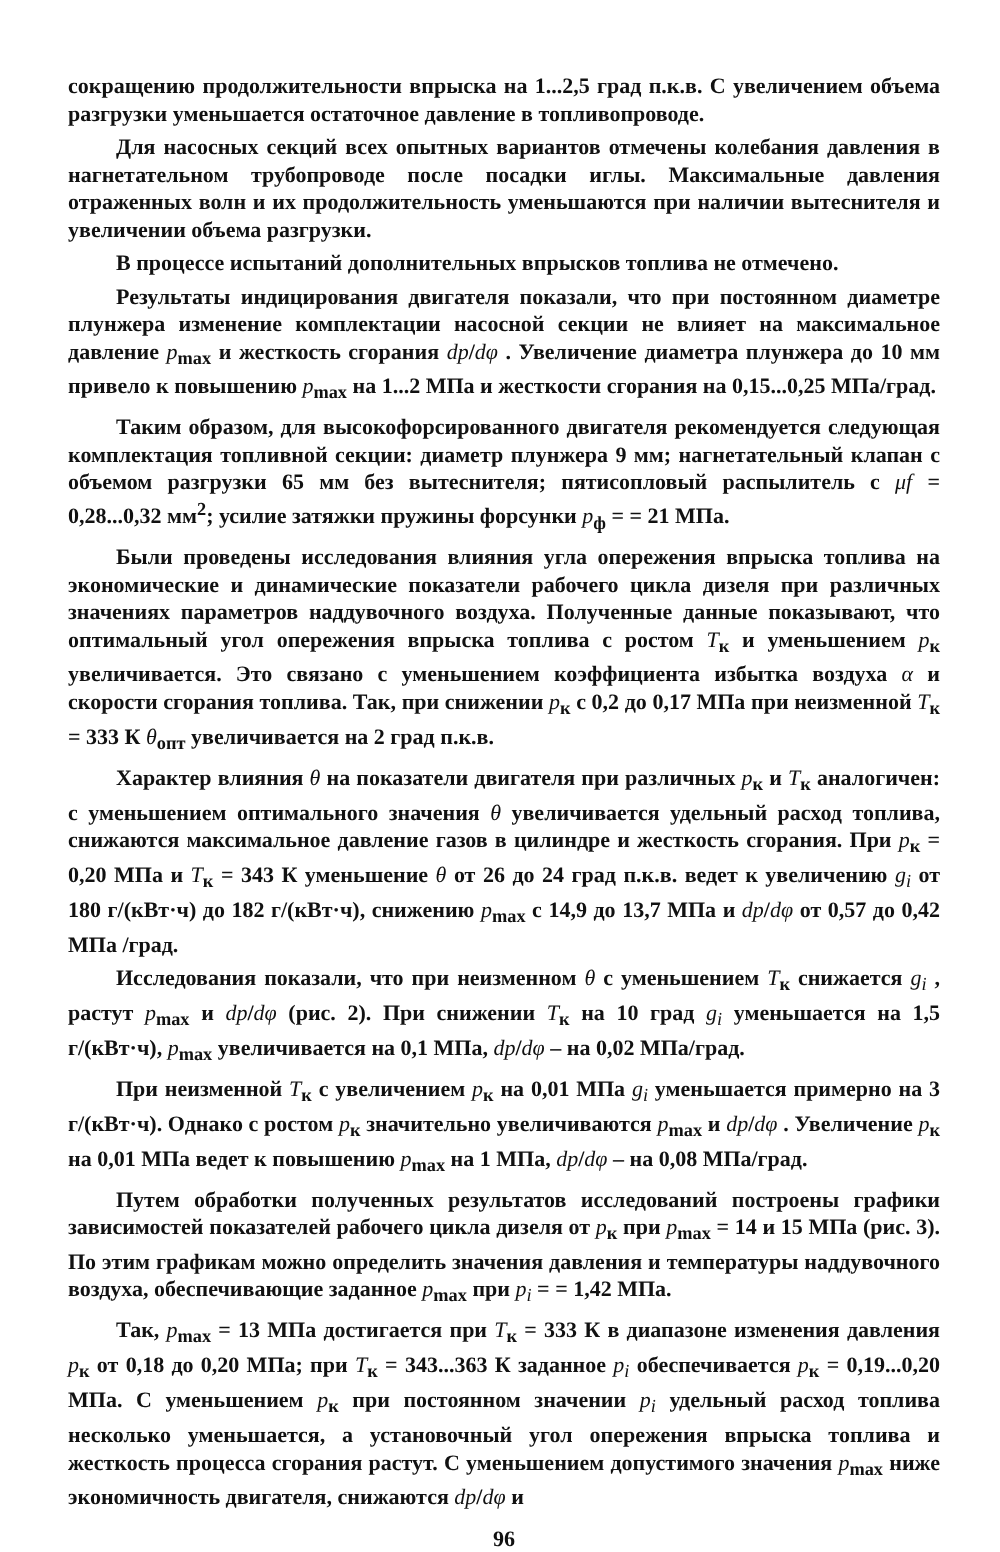сокращению продолжительности впрыска на 1...2,5 град п.к.в. С увеличением объема разгрузки уменьшается остаточное давление в топливопроводе.
Для насосных секций всех опытных вариантов отмечены колебания давления в нагнетательном трубопроводе после посадки иглы. Максимальные давления отраженных волн и их продолжительность уменьшаются при наличии вытеснителя и увеличении объема разгрузки.
В процессе испытаний дополнительных впрысков топлива не отмечено.
Результаты индицирования двигателя показали, что при постоянном диаметре плунжера изменение комплектации насосной секции не влияет на максимальное давление p<sub>max</sub> и жесткость сгорания dp/dφ . Увеличение диаметра плунжера до 10 мм привело к повышению p<sub>max</sub> на 1...2 МПа и жесткости сгорания на 0,15...0,25 МПа/град.
Таким образом, для высокофорсированного двигателя рекомендуется следующая комплектация топливной секции: диаметр плунжера 9 мм; нагнетательный клапан с объемом разгрузки 65 мм без вытеснителя; пятисопловый распылитель с μf = 0,28...0,32 мм<sup>2</sup>; усилие затяжки пружины форсунки p<sub>ф</sub> = = 21 МПа.
Были проведены исследования влияния угла опережения впрыска топлива на экономические и динамические показатели рабочего цикла дизеля при различных значениях параметров наддувочного воздуха. Полученные данные показывают, что оптимальный угол опережения впрыска топлива с ростом T<sub>к</sub> и уменьшением p<sub>к</sub> увеличивается. Это связано с уменьшением коэффициента избытка воздуха α и скорости сгорания топлива. Так, при снижении p<sub>к</sub> с 0,2 до 0,17 МПа при неизменной T<sub>к</sub> = 333 К θ<sub>опт</sub> увеличивается на 2 град п.к.в.
Характер влияния θ на показатели двигателя при различных p<sub>к</sub> и T<sub>к</sub> аналогичен: с уменьшением оптимального значения θ увеличивается удельный расход топлива, снижаются максимальное давление газов в цилиндре и жесткость сгорания. При p<sub>к</sub> = 0,20 МПа и T<sub>к</sub> = 343 К уменьшение θ от 26 до 24 град п.к.в. ведет к увеличению g<sub>i</sub> от 180 г/(кВт·ч) до 182 г/(кВт·ч), снижению p<sub>max</sub> с 14,9 до 13,7 МПа и dp/dφ от 0,57 до 0,42 МПа /град.
Исследования показали, что при неизменном θ с уменьшением T<sub>к</sub> снижается g<sub>i</sub> , растут p<sub>max</sub> и dp/dφ (рис. 2). При снижении T<sub>к</sub> на 10 град g<sub>i</sub> уменьшается на 1,5 г/(кВт·ч), p<sub>max</sub> увеличивается на 0,1 МПа, dp/dφ – на 0,02 МПа/град.
При неизменной T<sub>к</sub> с увеличением p<sub>к</sub> на 0,01 МПа g<sub>i</sub> уменьшается примерно на 3 г/(кВт·ч). Однако с ростом p<sub>к</sub> значительно увеличиваются p<sub>max</sub> и dp/dφ . Увеличение p<sub>к</sub> на 0,01 МПа ведет к повышению p<sub>max</sub> на 1 МПа, dp/dφ – на 0,08 МПа/град.
Путем обработки полученных результатов исследований построены графики зависимостей показателей рабочего цикла дизеля от p<sub>к</sub> при p<sub>max</sub> = 14 и 15 МПа (рис. 3). По этим графикам можно определить значения давления и температуры наддувочного воздуха, обеспечивающие заданное p<sub>max</sub> при p<sub>i</sub> = = 1,42 МПа.
Так, p<sub>max</sub> = 13 МПа достигается при T<sub>к</sub> = 333 К в диапазоне изменения давления p<sub>к</sub> от 0,18 до 0,20 МПа; при T<sub>к</sub> = 343...363 К заданное p<sub>i</sub> обеспечивается p<sub>к</sub> = 0,19...0,20 МПа. С уменьшением p<sub>к</sub> при постоянном значении p<sub>i</sub> удельный расход топлива несколько уменьшается, а установочный угол опережения впрыска топлива и жесткость процесса сгорания растут. С уменьшением допустимого значения p<sub>max</sub> ниже экономичность двигателя, снижаются dp/dφ и
96